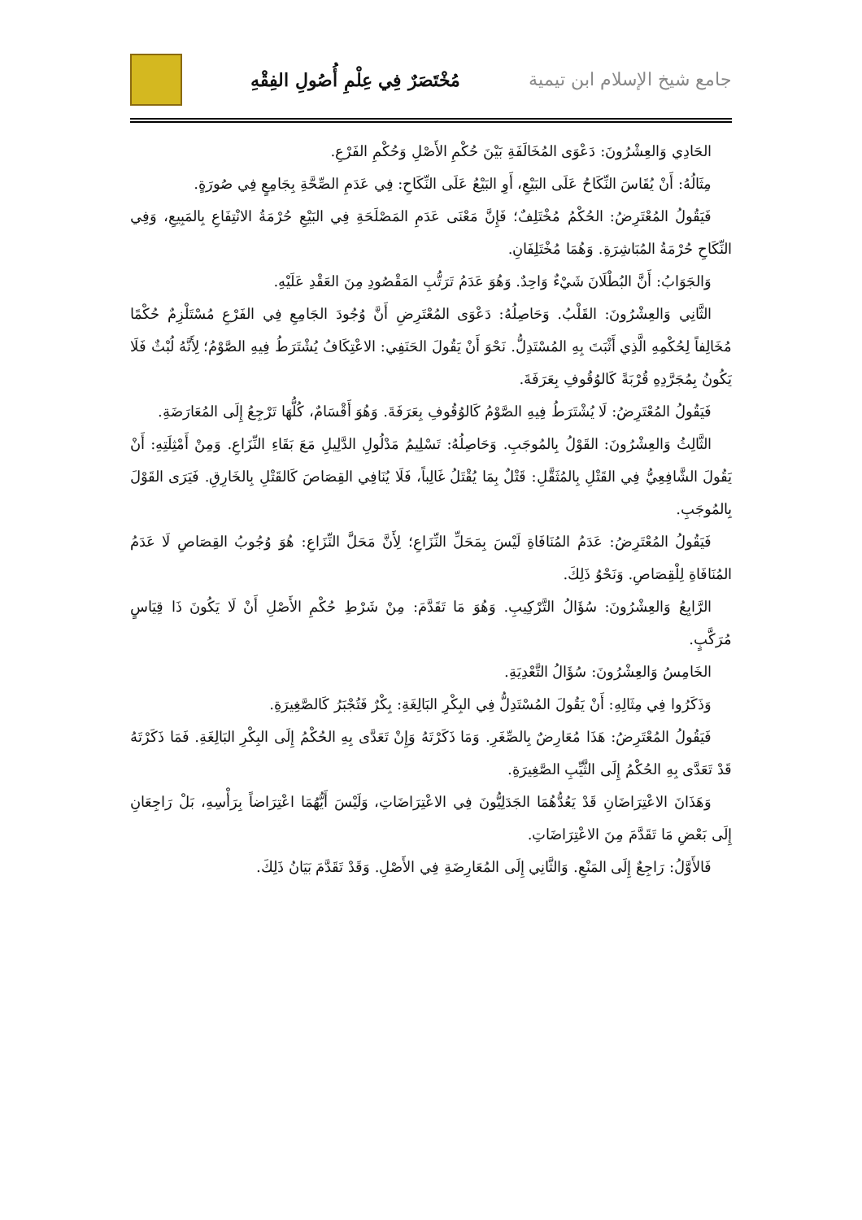جامع شيخ الإسلام ابن تيمية مُخْتَصَرٌ فِي عِلْمِ أُصُولِ الفِقْهِ
الحَادِي وَالعِشْرُونَ: دَعْوَى المُخَالَفَةِ بَيْنَ حُكْمِ الأَصْلِ وَحُكْمِ الفَرْعِ.
مِثَالُهُ: أَنْ يُقَاسَ النِّكَاحُ عَلَى البَيْعِ، أَوِ البَيْعُ عَلَى النِّكَاحِ: فِي عَدَمِ الصِّحَّةِ بِجَامِعٍ فِي صُورَةٍ.
فَيَقُولُ المُعْتَرِضُ: الحُكْمُ مُخْتَلِفٌ؛ فَإِنَّ مَعْنَى عَدَمِ المَصْلَحَةِ فِي البَيْعِ حُرْمَةُ الانْتِفَاعِ بِالمَبِيعِ، وَفِي النِّكَاحِ حُرْمَةُ المُبَاشِرَةِ. وَهُمَا مُخْتَلِفَانِ.
وَالجَوَابُ: أَنَّ البُطْلَانَ شَيْءٌ وَاحِدٌ. وَهُوَ عَدَمُ تَرَتُّبِ المَقْصُودِ مِنَ العَقْدِ عَلَيْهِ.
الثَّانِي وَالعِشْرُونَ: القَلْبُ. وَحَاصِلُهُ: دَعْوَى المُعْتَرِضِ أَنَّ وُجُودَ الجَامِعِ فِي الفَرْعِ مُسْتَلْزِمٌ حُكْمًا مُخَالِفاً لِحُكْمِهِ الَّذِي أَثْبَتَ بِهِ المُسْتَدِلُّ. نَحْوَ أَنْ يَقُولَ الحَنَفِي: الاعْتِكَافُ يُشْتَرَطُ فِيهِ الصَّوْمُ؛ لِأَنَّهُ لُبْثٌ فَلَا يَكُونُ بِمُجَرَّدِهِ قُرْبَةً كَالوُقُوفِ بِعَرَفَةَ.
فَيَقُولُ المُعْتَرِضُ: لَا يُشْتَرَطُ فِيهِ الصَّوْمُ كَالوُقُوفِ بِعَرَفَةَ. وَهُوَ أَقْسَامٌ، كُلُّهَا تَرْجِعُ إِلَى المُعَارَضَةِ.
الثَّالِثُ وَالعِشْرُونَ: القَوْلُ بِالمُوجَبِ. وَحَاصِلُهُ: تَسْلِيمُ مَدْلُولِ الدَّلِيلِ مَعَ بَقَاءِ النِّزَاعِ. وَمِنْ أَمْثِلَتِهِ: أَنْ يَقُولَ الشَّافِعِيُّ فِي القَتْلِ بِالمُثَقَّلِ: قَتْلٌ بِمَا يُقْتَلُ غَالِباً، فَلَا يُنَافِي القِصَاصَ كَالقَتْلِ بِالخَارِقِ. فَيَرَى القَوْلَ بِالمُوجَبِ.
فَيَقُولُ المُعْتَرِضُ: عَدَمُ المُنَافَاةِ لَيْسَ بِمَحَلِّ النِّزَاعِ؛ لِأَنَّ مَحَلَّ النِّزَاعِ: هُوَ وُجُوبُ القِصَاصِ لَا عَدَمُ المُنَافَاةِ لِلْقِصَاصِ. وَنَحْوُ ذَلِكَ.
الرَّابِعُ وَالعِشْرُونَ: سُؤَالُ التَّرْكِيبِ. وَهُوَ مَا تَقَدَّمَ: مِنْ شَرْطِ حُكْمِ الأَصْلِ أَنْ لَا يَكُونَ ذَا قِيَاسٍ مُرَكَّبٍ.
الخَامِسُ وَالعِشْرُونَ: سُؤَالُ التَّعْدِيَةِ.
وَذَكَرُوا فِي مِثَالِهِ: أَنْ يَقُولَ المُسْتَدِلُّ فِي البِكْرِ البَالِغَةِ: بِكْرٌ فَتُجْبَرُ كَالصَّغِيرَةِ.
فَيَقُولُ المُعْتَرِضُ: هَذَا مُعَارِضٌ بِالصِّغَرِ. وَمَا ذَكَرْتَهُ وَإِنْ تَعَدَّى بِهِ الحُكْمُ إِلَى البِكْرِ البَالِغَةِ. فَمَا ذَكَرْتَهُ قَدْ تَعَدَّى بِهِ الحُكْمُ إِلَى الثَّيِّبِ الصَّغِيرَةِ.
وَهَذَانَ الاعْتِرَاضَانِ قَدْ يَعُدُّهُمَا الجَدَلِيُّونَ فِي الاعْتِرَاضَاتِ، وَلَيْسَ أَيُّهُمَا اعْتِرَاضاً بِرَأْسِهِ، بَلْ رَاجِعَانِ إِلَى بَعْضِ مَا تَقَدَّمَ مِنَ الاعْتِرَاضَاتِ.
فَالأَوَّلُ: رَاجِعٌ إِلَى المَنْعِ. وَالثَّانِي إِلَى المُعَارِضَةِ فِي الأَصْلِ. وَقَدْ تَقَدَّمَ بَيَانُ ذَلِكَ.